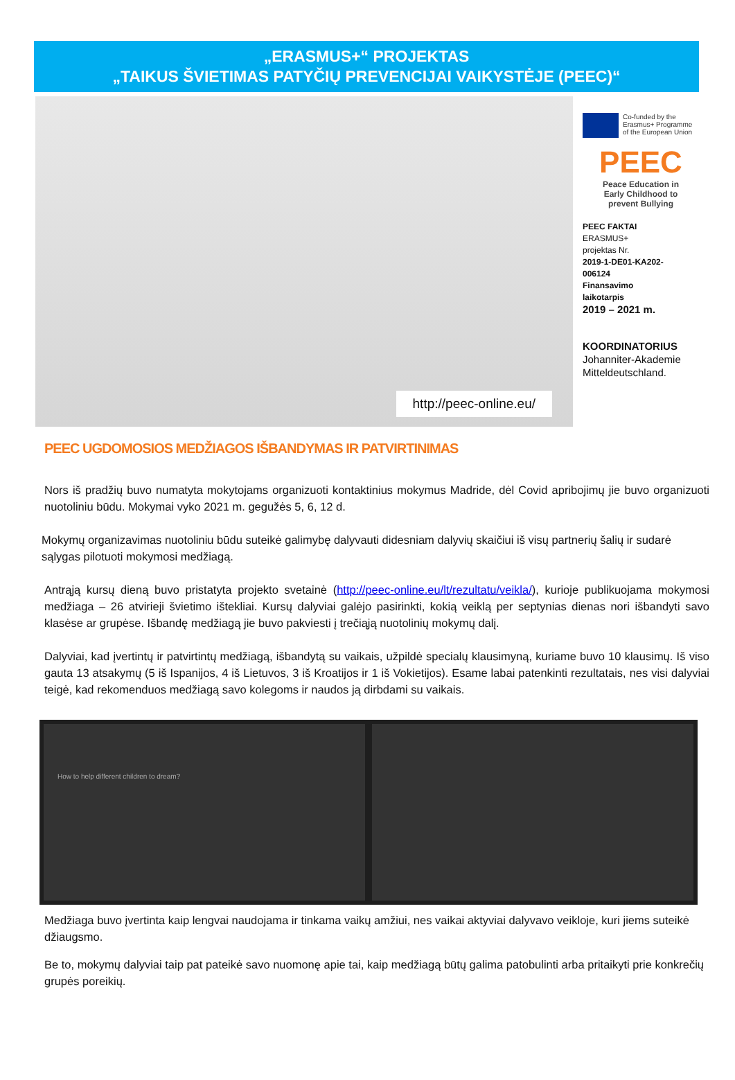„ERASMUS+“ PROJEKTAS
„TAIKUS ŠVIETIMAS PATYČIŲ PREVENCIJAI VAIKYSTĖJE (PEEC)“
http://peec-online.eu/
Co-funded by the
Erasmus+ Programme
of the European Union
PEEC
Peace Education in
Early Childhood to
prevent Bullying
PEEC FAKTAI
ERASMUS+
projektas Nr.
2019-1-DE01-KA202-
006124
Finansavimo
laikotarpis
2019 – 2021 m.
KOORDINATORIUS
Johanniter-Akademie
Mitteldeutschland.
PEEC UGDOMOSIOS MEDŽIAGOS IŠBANDYMAS IR PATVIRTINIMAS
Nors iš pradžių buvo numatyta mokytojams organizuoti kontaktinius mokymus Madride, dėl Covid apribojimų jie buvo organizuoti nuotoliniu būdu. Mokymai vyko 2021 m. gegužės 5, 6, 12 d.
Mokymų organizavimas nuotoliniu būdu suteikė galimybę dalyvauti didesniam dalyvių skaičiui iš visų partnerių šalių ir sudarė sąlygas pilotuoti mokymosi medžiagą.
Antrąją kursų dieną buvo pristatyta projekto svetainė (http://peec-online.eu/lt/rezultatu/veikla/), kurioje publikuojama mokymosi medžiaga – 26 atvirieji švietimo ištekliai. Kursų dalyviai galėjo pasirinkti, kokią veiklą per septynias dienas nori išbandyti savo klasėse ar grupėse. Išbandę medžiagą jie buvo pakviesti į trečiąją nuotolinių mokymų dalį.
Dalyviai, kad įvertintų ir patvirtintų medžiagą, išbandytą su vaikais, užpildė specialų klausimyną, kuriame buvo 10 klausimų. Iš viso gauta 13 atsakymų (5 iš Ispanijos, 4 iš Lietuvos, 3 iš Kroatijos ir 1 iš Vokietijos). Esame labai patenkinti rezultatais, nes visi dalyviai teigė, kad rekomenduos medžiagą savo kolegoms ir naudos ją dirbdami su vaikais.
How to help different children to dream?
Medžiaga buvo įvertinta kaip lengvai naudojama ir tinkama vaikų amžiui, nes vaikai aktyviai dalyvavo veikloje, kuri jiems suteikė džiaugsmo.
Be to, mokymų dalyviai taip pat pateikė savo nuomonę apie tai, kaip medžiagą būtų galima patobulinti arba pritaikyti prie konkrečių grupės poreikių.